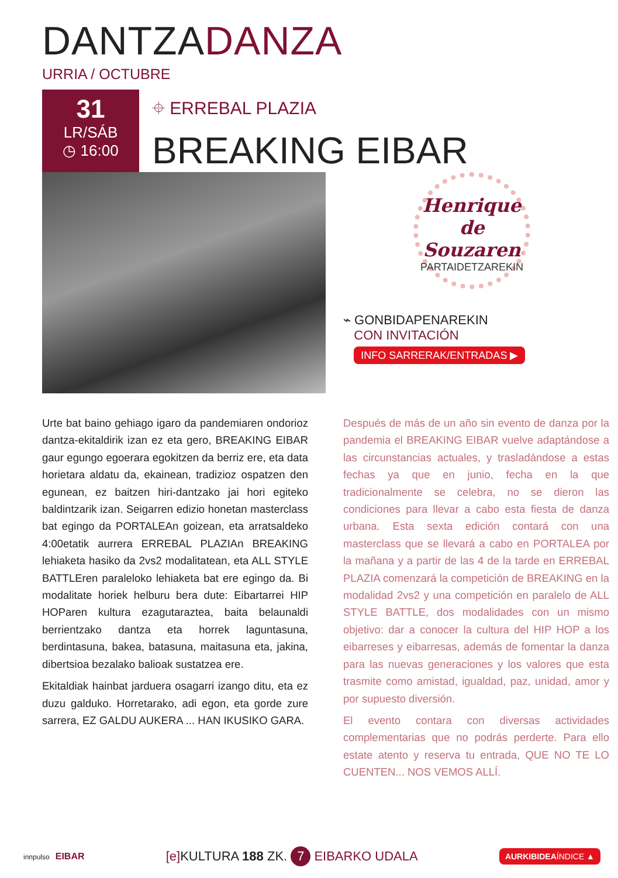DANTZADANZA
URRIA / OCTUBRE
31
LR/SÁB
◷ 16:00
⌖ ERREBAL PLAZIA
BREAKING EIBAR
Henrique de Souzaren
PARTAIDETZAREKIN
⌁ GONBIDAPENAREKIN
CON INVITACIÓN
INFO SARRERAK/ENTRADAS ▶
Urte bat baino gehiago igaro da pandemiaren ondorioz dantza-ekitaldirik izan ez eta gero, BREAKING EIBAR gaur egungo egoerara egokitzen da berriz ere, eta data horietara aldatu da, ekainean, tradizioz ospatzen den egunean, ez baitzen hiri-dantzako jai hori egiteko baldintzarik izan. Seigarren edizio honetan masterclass bat egingo da PORTALEAn goizean, eta arratsaldeko 4:00etatik aurrera ERREBAL PLAZIAn BREAKING lehiaketa hasiko da 2vs2 modalitatean, eta ALL STYLE BATTLEren paraleloko lehiaketa bat ere egingo da. Bi modalitate horiek helburu bera dute: Eibartarrei HIP HOParen kultura ezagutaraztea, baita belaunaldi berrientzako dantza eta horrek laguntasuna, berdintasuna, bakea, batasuna, maitasuna eta, jakina, dibertsioa bezalako balioak sustatzea ere.
Ekitaldiak hainbat jarduera osagarri izango ditu, eta ez duzu galduko. Horretarako, adi egon, eta gorde zure sarrera, EZ GALDU AUKERA ... HAN IKUSIKO GARA.
Después de más de un año sin evento de danza por la pandemia el BREAKING EIBAR vuelve adaptándose a las circunstancias actuales, y trasladándose a estas fechas ya que en junio, fecha en la que tradicionalmente se celebra, no se dieron las condiciones para llevar a cabo esta fiesta de danza urbana. Esta sexta edición contará con una masterclass que se llevará a cabo en PORTALEA por la mañana y a partir de las 4 de la tarde en ERREBAL PLAZIA comenzará la competición de BREAKING en la modalidad 2vs2 y una competición en paralelo de ALL STYLE BATTLE, dos modalidades con un mismo objetivo: dar a conocer la cultura del HIP HOP a los eibarreses y eibarresas, además de fomentar la danza para las nuevas generaciones y los valores que esta trasmite como amistad, igualdad, paz, unidad, amor y por supuesto diversión.
El evento contara con diversas actividades complementarias que no podrás perderte. Para ello estate atento y reserva tu entrada, QUE NO TE LO CUENTEN... NOS VEMOS ALLÍ.
innpulso EIBAR [e] KULTURA 188 ZK. 7 EIBARKO UDALA AURKIBIDEAÍNDICE ▲